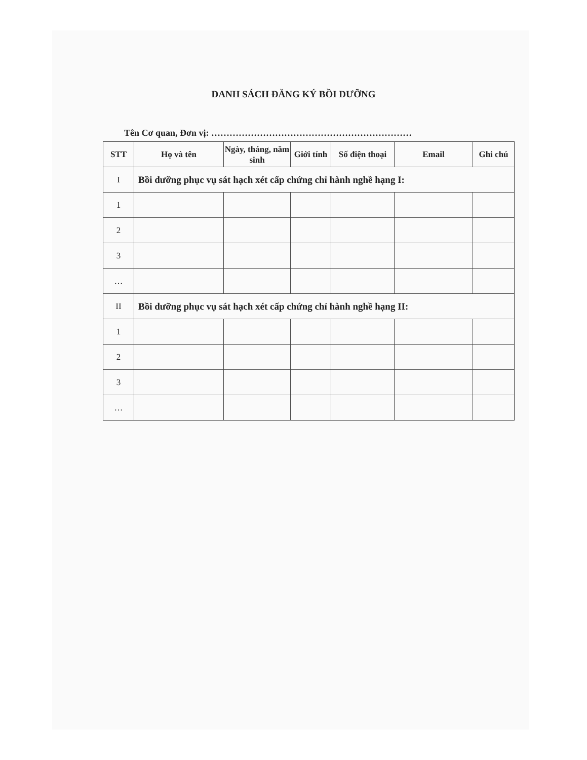DANH SÁCH ĐĂNG KÝ BỒI DƯỠNG
Tên Cơ quan, Đơn vị: …………………………………………………………
| STT | Họ và tên | Ngày, tháng, năm sinh | Giới tính | Số điện thoại | Email | Ghi chú |
| --- | --- | --- | --- | --- | --- | --- |
| I | Bồi dưỡng phục vụ sát hạch xét cấp chứng chỉ hành nghề hạng I: | | | | | |
| 1 | | | | | | |
| 2 | | | | | | |
| 3 | | | | | | |
| … | | | | | | |
| II | Bồi dưỡng phục vụ sát hạch xét cấp chứng chỉ hành nghề hạng II: | | | | | |
| 1 | | | | | | |
| 2 | | | | | | |
| 3 | | | | | | |
| … | | | | | | |